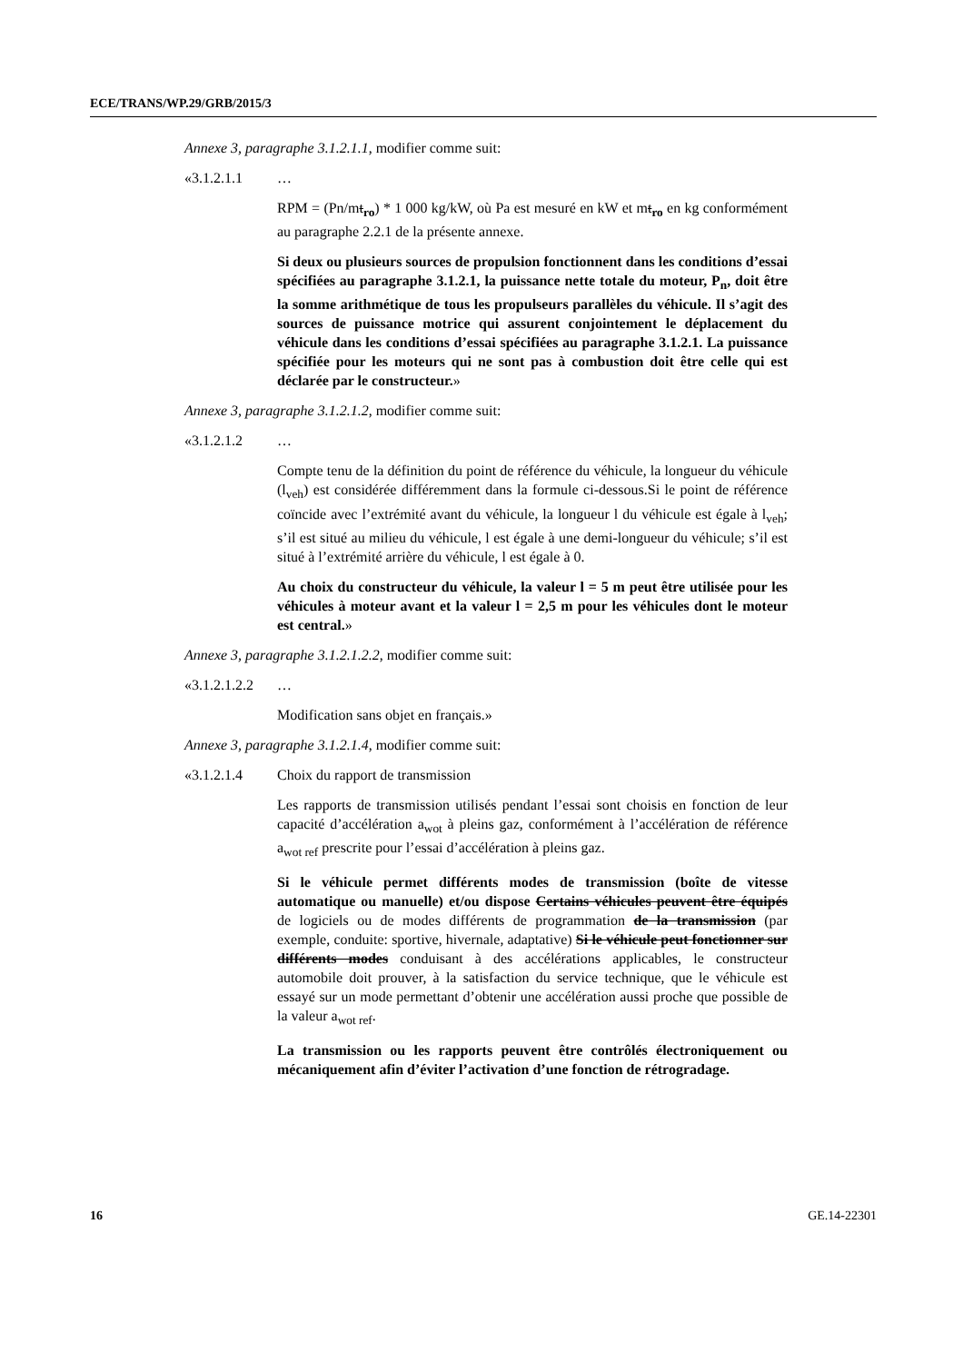ECE/TRANS/WP.29/GRB/2015/3
Annexe 3, paragraphe 3.1.2.1.1, modifier comme suit:
«3.1.2.1.1 …
RPM = (Pn/mt<sub>ro</sub>) * 1 000 kg/kW, où Pa est mesuré en kW et mt<sub>ro</sub> en kg conformément au paragraphe 2.2.1 de la présente annexe.
Si deux ou plusieurs sources de propulsion fonctionnent dans les conditions d’essai spécifiées au paragraphe 3.1.2.1, la puissance nette totale du moteur, P<sub>n</sub>, doit être la somme arithmétique de tous les propulseurs parallèles du véhicule. Il s’agit des sources de puissance motrice qui assurent conjointement le déplacement du véhicule dans les conditions d’essai spécifiées au paragraphe 3.1.2.1. La puissance spécifiée pour les moteurs qui ne sont pas à combustion doit être celle qui est déclarée par le constructeur.»
Annexe 3, paragraphe 3.1.2.1.2, modifier comme suit:
«3.1.2.1.2 …
Compte tenu de la définition du point de référence du véhicule, la longueur du véhicule (l<sub>veh</sub>) est considérée différemment dans la formule ci-dessous.Si le point de référence coïncide avec l’extrémité avant du véhicule, la longueur l du véhicule est égale à l<sub>veh</sub>; s’il est situé au milieu du véhicule, l est égale à une demi-longueur du véhicule; s’il est situé à l’extrémité arrière du véhicule, l est égale à 0.
Au choix du constructeur du véhicule, la valeur l = 5 m peut être utilisée pour les véhicules à moteur avant et la valeur l = 2,5 m pour les véhicules dont le moteur est central.»
Annexe 3, paragraphe 3.1.2.1.2.2, modifier comme suit:
«3.1.2.1.2.2 …
Modification sans objet en français.»
Annexe 3, paragraphe 3.1.2.1.4, modifier comme suit:
«3.1.2.1.4 Choix du rapport de transmission
Les rapports de transmission utilisés pendant l’essai sont choisis en fonction de leur capacité d’accélération a<sub>wot</sub> à pleins gaz, conformément à l’accélération de référence a<sub>wot ref</sub> prescrite pour l’essai d’accélération à pleins gaz.
Si le véhicule permet différents modes de transmission (boîte de vitesse automatique ou manuelle) et/ou dispose Certains véhicules peuvent être équipés de logiciels ou de modes différents de programmation de la transmission (par exemple, conduite: sportive, hivernale, adaptative) Si le véhicule peut fonctionner sur différents modes conduisant à des accélérations applicables, le constructeur automobile doit prouver, à la satisfaction du service technique, que le véhicule est essayé sur un mode permettant d’obtenir une accélération aussi proche que possible de la valeur a<sub>wot ref</sub>.
La transmission ou les rapports peuvent être contrôlés électroniquement ou mécaniquement afin d’éviter l’activation d’une fonction de rétrogradage.
16 GE.14-22301